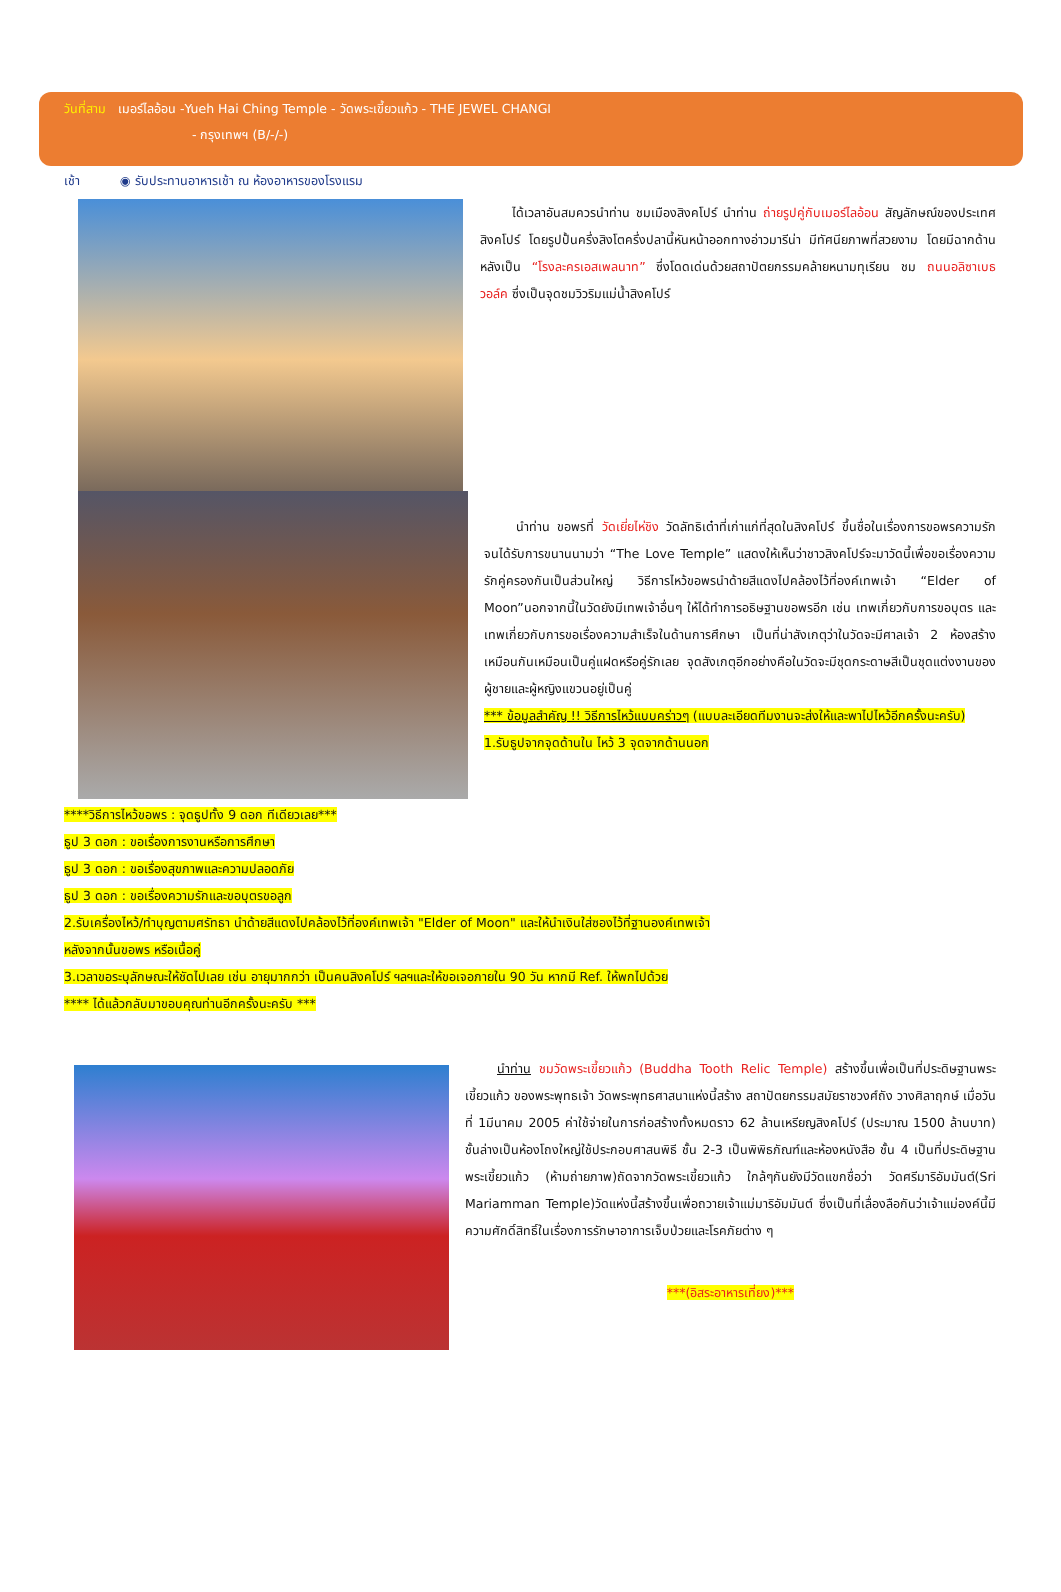วันที่สาม เมอร์ไลอ้อน -Yueh Hai Ching Temple - วัดพระเขี้ยวแก้ว - THE JEWEL CHANGI
- กรุงเทพฯ (B/-/-)
เช้า ◉ รับประทานอาหารเช้า ณ ห้องอาหารของโรงแรม
ได้เวลาอันสมควรนำท่าน ชมเมืองสิงคโปร์ นำท่าน ถ่ายรูปคู่กับเมอร์ไลอ้อน สัญลักษณ์ของประเทศสิงคโปร์ โดยรูปปั้นครึ่งสิงโตครึ่งปลานี้หันหน้าออกทางอ่าวมารีน่า มีทัศนียภาพที่สวยงาม โดยมีฉากด้านหลังเป็น “โรงละครเอสเพลนาท” ซึ่งโดดเด่นด้วยสถาปัตยกรรมคล้ายหนามทุเรียน ชม ถนนอลิซาเบธวอล์ค ซึ่งเป็นจุดชมวิวริมแม่น้ำสิงคโปร์
นำท่าน ขอพรที่ วัดเยี่ยไห่ชิง วัดลัทธิเต๋าที่เก่าแก่ที่สุดในสิงคโปร์ ขึ้นชื่อในเรื่องการขอพรความรักจนได้รับการขนานนามว่า “The Love Temple” แสดงให้เห็นว่าชาวสิงคโปร์จะมาวัดนี้เพื่อขอเรื่องความรักคู่ครองกันเป็นส่วนใหญ่ วิธีการไหว้ขอพรนำด้ายสีแดงไปคล้องไว้ที่องค์เทพเจ้า “Elder of Moon”นอกจากนี้ในวัดยังมีเทพเจ้าอื่นๆ ให้ได้ทำการอธิษฐานขอพรอีก เช่น เทพเกี่ยวกับการขอบุตร และเทพเกี่ยวกับการขอเรื่องความสำเร็จในด้านการศึกษา เป็นที่น่าสังเกตุว่าในวัดจะมีศาลเจ้า 2 ห้องสร้างเหมือนกันเหมือนเป็นคู่แฝดหรือคู่รักเลย จุดสังเกตุอีกอย่างคือในวัดจะมีชุดกระดาษสีเป็นชุดแต่งงานของผู้ชายและผู้หญิงแขวนอยู่เป็นคู่
*** ข้อมูลสำคัญ !! วิธีการไหว้แบบคร่าวๆ (แบบละเอียดทีมงานจะส่งให้และพาไปไหว้อีกครั้งนะครับ)
1.รับธูปจากจุดด้านใน ไหว้ 3 จุดจากด้านนอก
****วิธีการไหว้ขอพร : จุดธูปทั้ง 9 ดอก ทีเดียวเลย***
ธูป 3 ดอก : ขอเรื่องการงานหรือการศึกษา
ธูป 3 ดอก : ขอเรื่องสุขภาพและความปลอดภัย
ธูป 3 ดอก : ขอเรื่องความรักและขอบุตรขอลูก
2.รับเครื่องไหว้/ทำบุญตามศรัทธา นำด้ายสีแดงไปคล้องไว้ที่องค์เทพเจ้า "Elder of Moon" และให้นำเงินใส่ซองไว้ที่ฐานองค์เทพเจ้า
หลังจากนั้นขอพร หรือเนื้อคู่
3.เวลาขอระบุลักษณะให้ชัดไปเลย เช่น อายุมากกว่า เป็นคนสิงคโปร์ ฯลฯและให้ขอเจอภายใน 90 วัน หากมี Ref. ให้พกไปด้วย
**** ได้แล้วกลับมาขอบคุณท่านอีกครั้งนะครับ ***
นำท่าน ชมวัดพระเขี้ยวแก้ว (Buddha Tooth Relic Temple) สร้างขึ้นเพื่อเป็นที่ประดิษฐานพระเขี้ยวแก้ว ของพระพุทธเจ้า วัดพระพุทธศาสนาแห่งนี้สร้าง สถาปัตยกรรมสมัยราชวงศ์ถัง วางศิลาฤกษ์ เมื่อวันที่ 1มีนาคม 2005 ค่าใช้จ่ายในการก่อสร้างทั้งหมดราว 62 ล้านเหรียญสิงคโปร์ (ประมาณ 1500 ล้านบาท) ชั้นล่างเป็นห้องโถงใหญ่ใช้ประกอบศาสนพิธี ชั้น 2-3 เป็นพิพิธภัณฑ์และห้องหนังสือ ชั้น 4 เป็นที่ประดิษฐานพระเขี้ยวแก้ว (ห้ามถ่ายภาพ)ถัดจากวัดพระเขี้ยวแก้ว ใกล้ๆกันยังมีวัดแขกชื่อว่า วัดศรีมาริอัมมันต์(Sri Mariamman Temple)วัดแห่งนี้สร้างขึ้นเพื่อถวายเจ้าแม่มาริอัมมันต์ ซึ่งเป็นที่เลื่องลือกันว่าเจ้าแม่องค์นี้มีความศักดิ์สิทธิ์ในเรื่องการรักษาอาการเจ็บป่วยและโรคภัยต่าง ๆ
***(อิสระอาหารเที่ยง)***